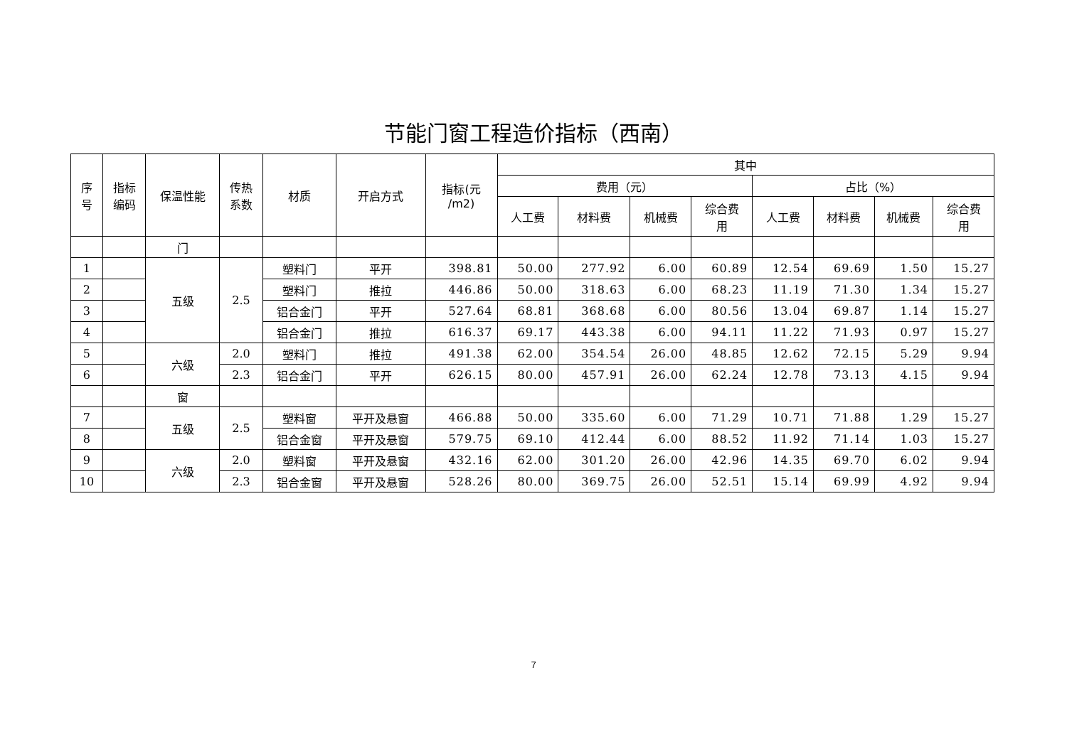节能门窗工程造价指标（西南）
| 序 号 | 指标 编码 | 保温性能 | 传热 系数 | 材质 | 开启方式 | 指标(元 /m2) | 其中 | | | | | | | |
| --- | --- | --- | --- | --- | --- | --- | --- | --- | --- | --- | --- | --- | --- | --- |
| | | | | | | | 费用（元） | | | | 占比（%） | | | |
| | | | | | | | 人工费 | 材料费 | 机械费 | 综合费 用 | 人工费 | 材料费 | 机械费 | 综合费 用 |
| | | 门 | | | | | | | | | | | | |
| 1 | | 五级 | 2.5 | 塑料门 | 平开 | 398.81 | 50.00 | 277.92 | 6.00 | 60.89 | 12.54 | 69.69 | 1.50 | 15.27 |
| 2 | | | | 塑料门 | 推拉 | 446.86 | 50.00 | 318.63 | 6.00 | 68.23 | 11.19 | 71.30 | 1.34 | 15.27 |
| 3 | | | | 铝合金门 | 平开 | 527.64 | 68.81 | 368.68 | 6.00 | 80.56 | 13.04 | 69.87 | 1.14 | 15.27 |
| 4 | | | | 铝合金门 | 推拉 | 616.37 | 69.17 | 443.38 | 6.00 | 94.11 | 11.22 | 71.93 | 0.97 | 15.27 |
| 5 | | 六级 | 2.0 | 塑料门 | 推拉 | 491.38 | 62.00 | 354.54 | 26.00 | 48.85 | 12.62 | 72.15 | 5.29 | 9.94 |
| 6 | | | 2.3 | 铝合金门 | 平开 | 626.15 | 80.00 | 457.91 | 26.00 | 62.24 | 12.78 | 73.13 | 4.15 | 9.94 |
| | | 窗 | | | | | | | | | | | | |
| 7 | | 五级 | 2.5 | 塑料窗 | 平开及悬窗 | 466.88 | 50.00 | 335.60 | 6.00 | 71.29 | 10.71 | 71.88 | 1.29 | 15.27 |
| 8 | | | | 铝合金窗 | 平开及悬窗 | 579.75 | 69.10 | 412.44 | 6.00 | 88.52 | 11.92 | 71.14 | 1.03 | 15.27 |
| 9 | | 六级 | 2.0 | 塑料窗 | 平开及悬窗 | 432.16 | 62.00 | 301.20 | 26.00 | 42.96 | 14.35 | 69.70 | 6.02 | 9.94 |
| 10 | | | 2.3 | 铝合金窗 | 平开及悬窗 | 528.26 | 80.00 | 369.75 | 26.00 | 52.51 | 15.14 | 69.99 | 4.92 | 9.94 |
7